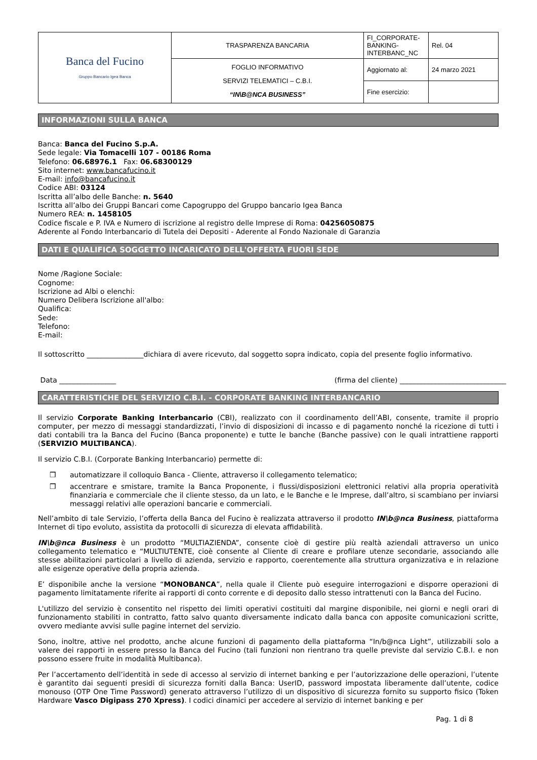| Banca del Fucino Gruppo Bancario Igea Banca | TRASPARENZA BANCARIA | FI_CORPORATE-BANKING-INTERBANC_NC | Rel. 04 |
| | FOGLIO INFORMATIVO SERVIZI TELEMATICI – C.B.I. “IN\B@NCA BUSINESS” | Aggiornato al: | 24 marzo 2021 |
| | | Fine esercizio: | |
INFORMAZIONI SULLA BANCA
Banca: Banca del Fucino S.p.A.
Sede legale: Via Tomacelli 107 - 00186 Roma
Telefono: 06.68976.1 Fax: 06.68300129
Sito internet: www.bancafucino.it
E-mail: info@bancafucino.it
Codice ABI: 03124
Iscritta all’albo delle Banche: n. 5640
Iscritta all’albo dei Gruppi Bancari come Capogruppo del Gruppo bancario Igea Banca
Numero REA: n. 1458105
Codice fiscale e P. IVA e Numero di iscrizione al registro delle Imprese di Roma: 04256050875
Aderente al Fondo Interbancario di Tutela dei Depositi - Aderente al Fondo Nazionale di Garanzia
DATI E QUALIFICA SOGGETTO INCARICATO DELL'OFFERTA FUORI SEDE
Nome /Ragione Sociale:
Cognome:
Iscrizione ad Albi o elenchi:
Numero Delibera Iscrizione all'albo:
Qualifica:
Sede:
Telefono:
E-mail:
Il sottoscritto ________________dichiara di avere ricevuto, dal soggetto sopra indicato, copia del presente foglio informativo.
Data ________________ (firma del cliente) ______________________________
CARATTERISTICHE DEL SERVIZIO C.B.I. - CORPORATE BANKING INTERBANCARIO
Il servizio Corporate Banking Interbancario (CBI), realizzato con il coordinamento dell’ABI, consente, tramite il proprio computer, per mezzo di messaggi standardizzati, l’invio di disposizioni di incasso e di pagamento nonché la ricezione di tutti i dati contabili tra la Banca del Fucino (Banca proponente) e tutte le banche (Banche passive) con le quali intrattiene rapporti (SERVIZIO MULTIBANCA).
Il servizio C.B.I. (Corporate Banking Interbancario) permette di:
❒ automatizzare il colloquio Banca - Cliente, attraverso il collegamento telematico;
❒ accentrare e smistare, tramite la Banca Proponente, i flussi/disposizioni elettronici relativi alla propria operatività finanziaria e commerciale che il cliente stesso, da un lato, e le Banche e le Imprese, dall’altro, si scambiano per inviarsi messaggi relativi alle operazioni bancarie e commerciali.
Nell’ambito di tale Servizio, l’offerta della Banca del Fucino è realizzata attraverso il prodotto IN\b@nca Business, piattaforma Internet di tipo evoluto, assistita da protocolli di sicurezza di elevata affidabilità.
IN\b@nca Business è un prodotto “MULTIAZIENDA”, consente cioè di gestire più realtà aziendali attraverso un unico collegamento telematico e “MULTIUTENTE, cioè consente al Cliente di creare e profilare utenze secondarie, associando alle stesse abilitazioni particolari a livello di azienda, servizio e rapporto, coerentemente alla struttura organizzativa e in relazione alle esigenze operative della propria azienda.
E’ disponibile anche la versione “MONOBANCA”, nella quale il Cliente può eseguire interrogazioni e disporre operazioni di pagamento limitatamente riferite ai rapporti di conto corrente e di deposito dallo stesso intrattenuti con la Banca del Fucino.
L'utilizzo del servizio è consentito nel rispetto dei limiti operativi costituiti dal margine disponibile, nei giorni e negli orari di funzionamento stabiliti in contratto, fatto salvo quanto diversamente indicato dalla banca con apposite comunicazioni scritte, ovvero mediante avvisi sulle pagine internet del servizio.
Sono, inoltre, attive nel prodotto, anche alcune funzioni di pagamento della piattaforma “In/b@nca Light”, utilizzabili solo a valere dei rapporti in essere presso la Banca del Fucino (tali funzioni non rientrano tra quelle previste dal servizio C.B.I. e non possono essere fruite in modalità Multibanca).
Per l’accertamento dell’identità in sede di accesso al servizio di internet banking e per l’autorizzazione delle operazioni, l’utente è garantito dai seguenti presidi di sicurezza forniti dalla Banca: UserID, password impostata liberamente dall’utente, codice monouso (OTP One Time Password) generato attraverso l’utilizzo di un dispositivo di sicurezza fornito su supporto fisico (Token Hardware Vasco Digipass 270 Xpress). I codici dinamici per accedere al servizio di internet banking e per
Pag. 1 di 8